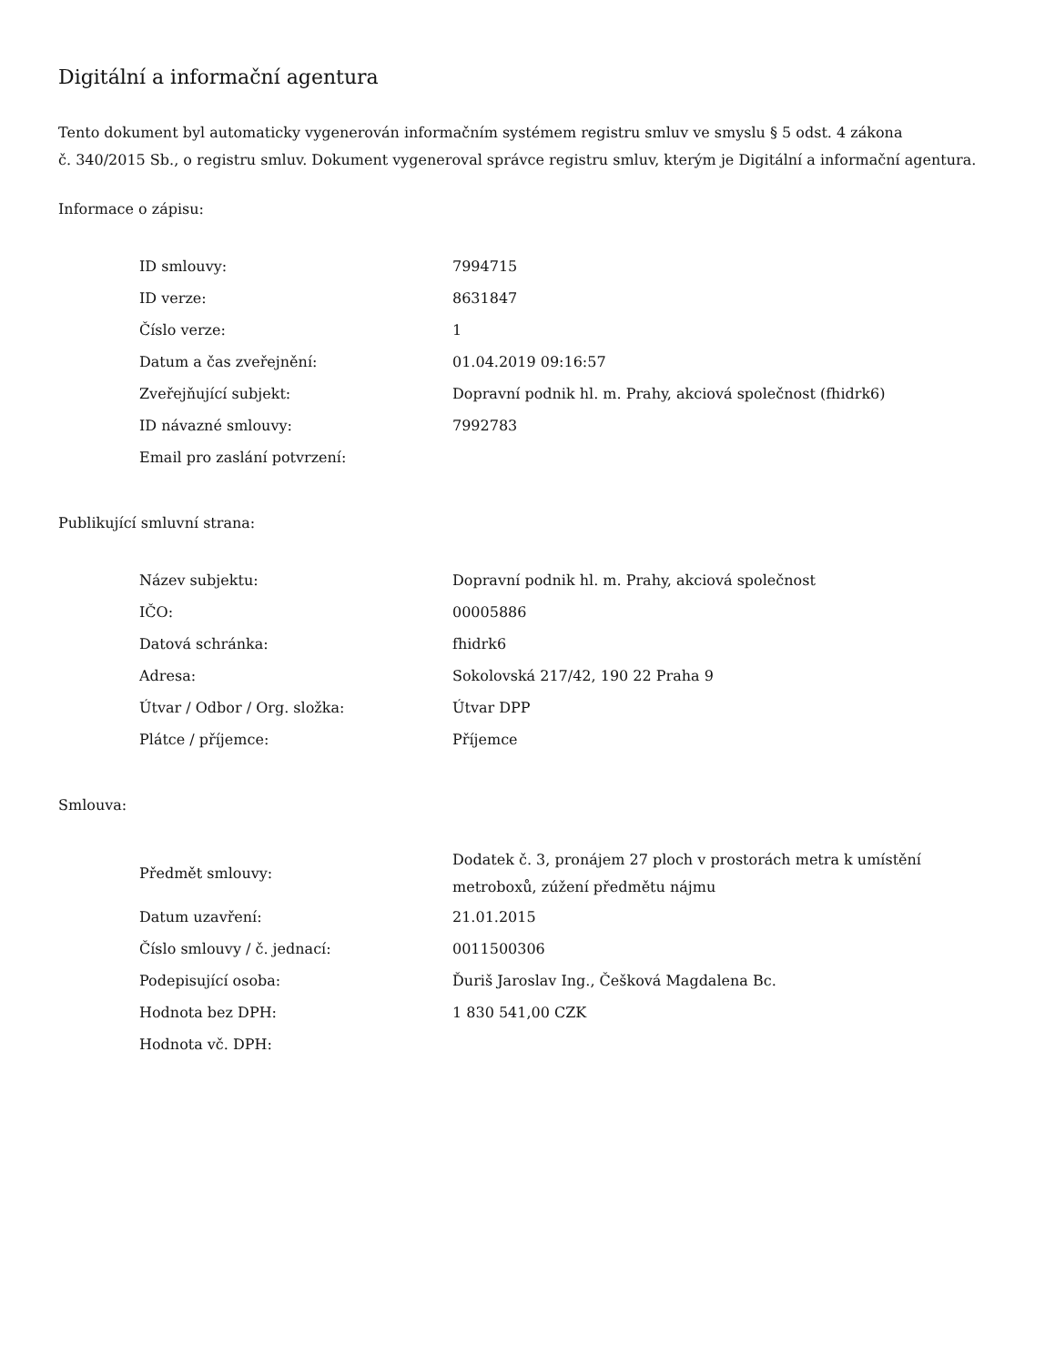Digitální a informační agentura
Tento dokument byl automaticky vygenerován informačním systémem registru smluv ve smyslu § 5 odst. 4 zákona
č. 340/2015 Sb., o registru smluv. Dokument vygeneroval správce registru smluv, kterým je Digitální a informační agentura.
Informace o zápisu:
| ID smlouvy: | 7994715 |
| ID verze: | 8631847 |
| Číslo verze: | 1 |
| Datum a čas zveřejnění: | 01.04.2019 09:16:57 |
| Zveřejňující subjekt: | Dopravní podnik hl. m. Prahy, akciová společnost (fhidrk6) |
| ID návazné smlouvy: | 7992783 |
| Email pro zaslání potvrzení: | |
Publikující smluvní strana:
| Název subjektu: | Dopravní podnik hl. m. Prahy, akciová společnost |
| IČO: | 00005886 |
| Datová schránka: | fhidrk6 |
| Adresa: | Sokolovská 217/42, 190 22 Praha 9 |
| Útvar / Odbor / Org. složka: | Útvar DPP |
| Plátce / příjemce: | Příjemce |
Smlouva:
| Předmět smlouvy: | Dodatek č. 3, pronájem 27 ploch v prostorách metra k umístění metroboxů, zúžení předmětu nájmu |
| Datum uzavření: | 21.01.2015 |
| Číslo smlouvy / č. jednací: | 0011500306 |
| Podepisující osoba: | Ďuriš Jaroslav Ing., Češková Magdalena Bc. |
| Hodnota bez DPH: | 1 830 541,00 CZK |
| Hodnota vč. DPH: | |